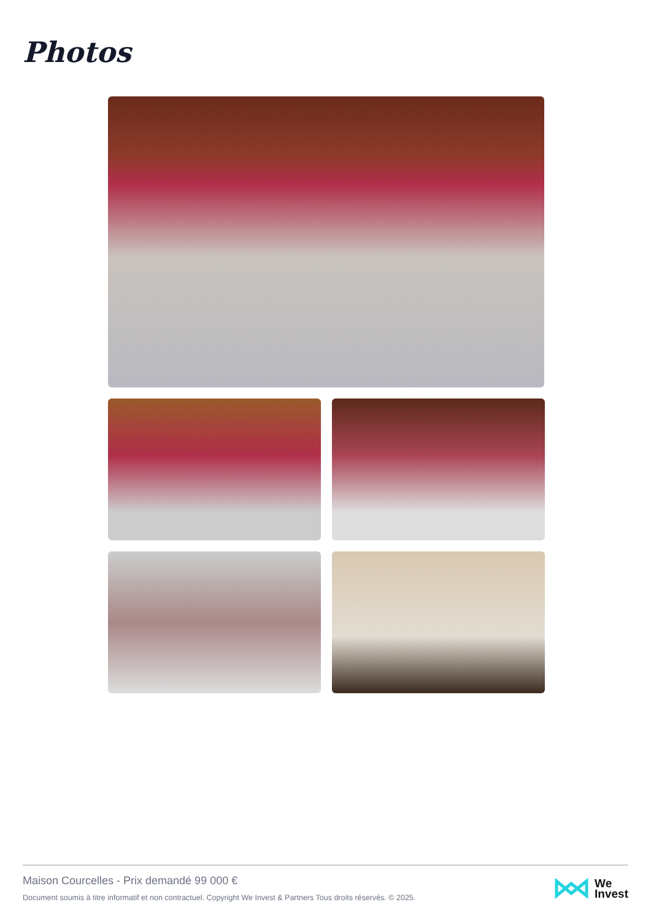Photos
Maison Courcelles - Prix demandé 99 000 €
Document soumis à titre informatif et non contractuel. Copyright We Invest & Partners Tous droits réservés. © 2025.
We
Invest